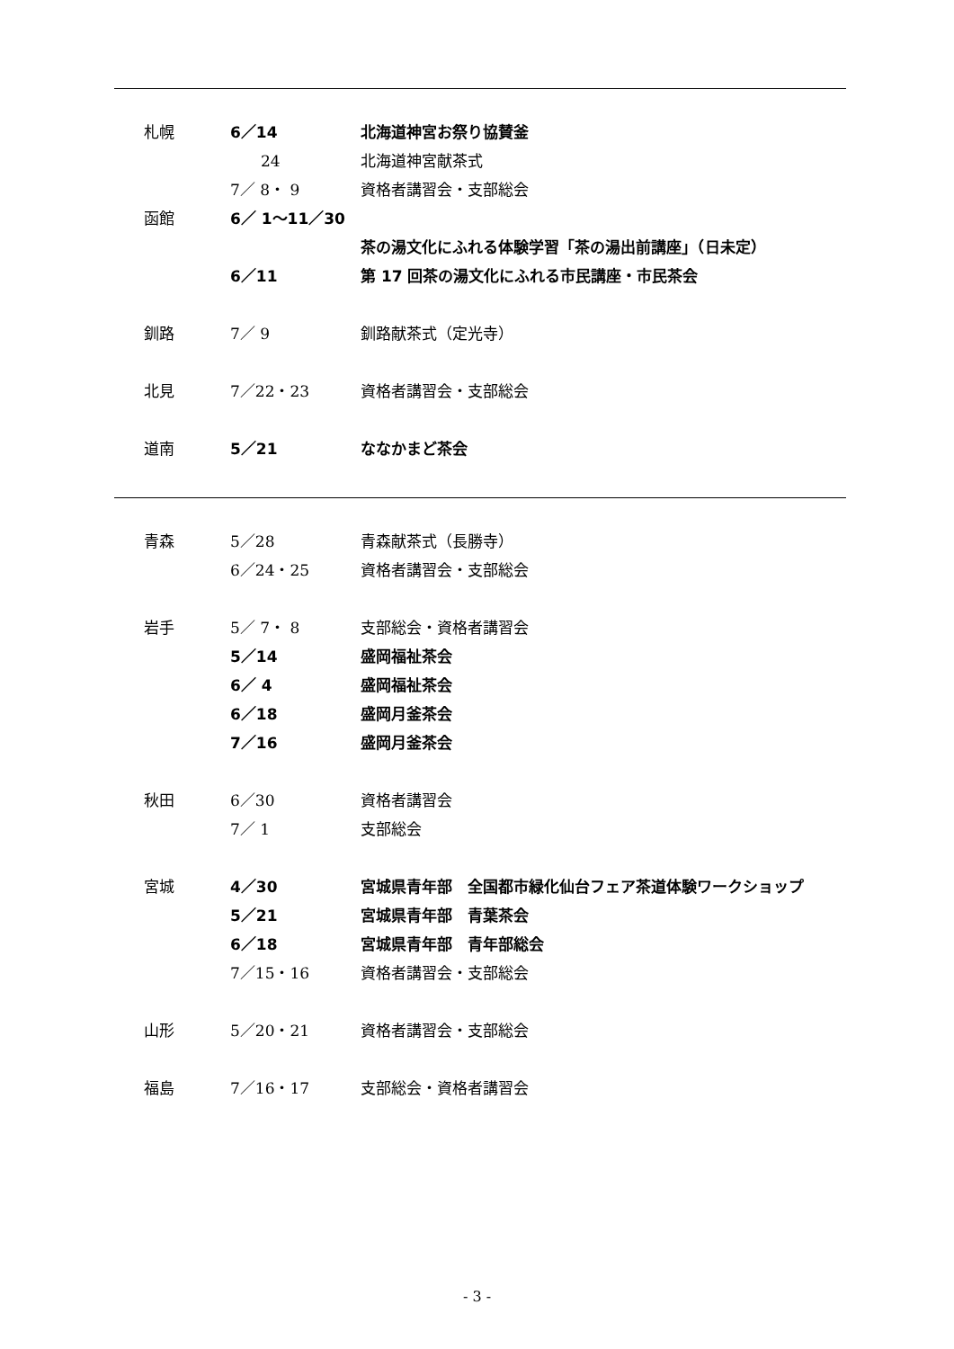| 札幌 | 6／14 | 北海道神宮お祭り協賛釜 |
| | 24 | 北海道神宮献茶式 |
| | 7／ 8・ 9 | 資格者講習会・支部総会 |
| 函館 | 6／ 1～11／30 | |
| | | 茶の湯文化にふれる体験学習「茶の湯出前講座」（日未定） |
| | 6／11 | 第 17 回茶の湯文化にふれる市民講座・市民茶会 |
| 釧路 | 7／ 9 | 釧路献茶式（定光寺） |
| 北見 | 7／22・23 | 資格者講習会・支部総会 |
| 道南 | 5／21 | ななかまど茶会 |
| 青森 | 5／28 | 青森献茶式（長勝寺） |
| | 6／24・25 | 資格者講習会・支部総会 |
| 岩手 | 5／ 7・ 8 | 支部総会・資格者講習会 |
| | 5／14 | 盛岡福祉茶会 |
| | 6／ 4 | 盛岡福祉茶会 |
| | 6／18 | 盛岡月釜茶会 |
| | 7／16 | 盛岡月釜茶会 |
| 秋田 | 6／30 | 資格者講習会 |
| | 7／ 1 | 支部総会 |
| 宮城 | 4／30 | 宮城県青年部 全国都市緑化仙台フェア茶道体験ワークショップ |
| | 5／21 | 宮城県青年部 青葉茶会 |
| | 6／18 | 宮城県青年部 青年部総会 |
| | 7／15・16 | 資格者講習会・支部総会 |
| 山形 | 5／20・21 | 資格者講習会・支部総会 |
| 福島 | 7／16・17 | 支部総会・資格者講習会 |
- 3 -